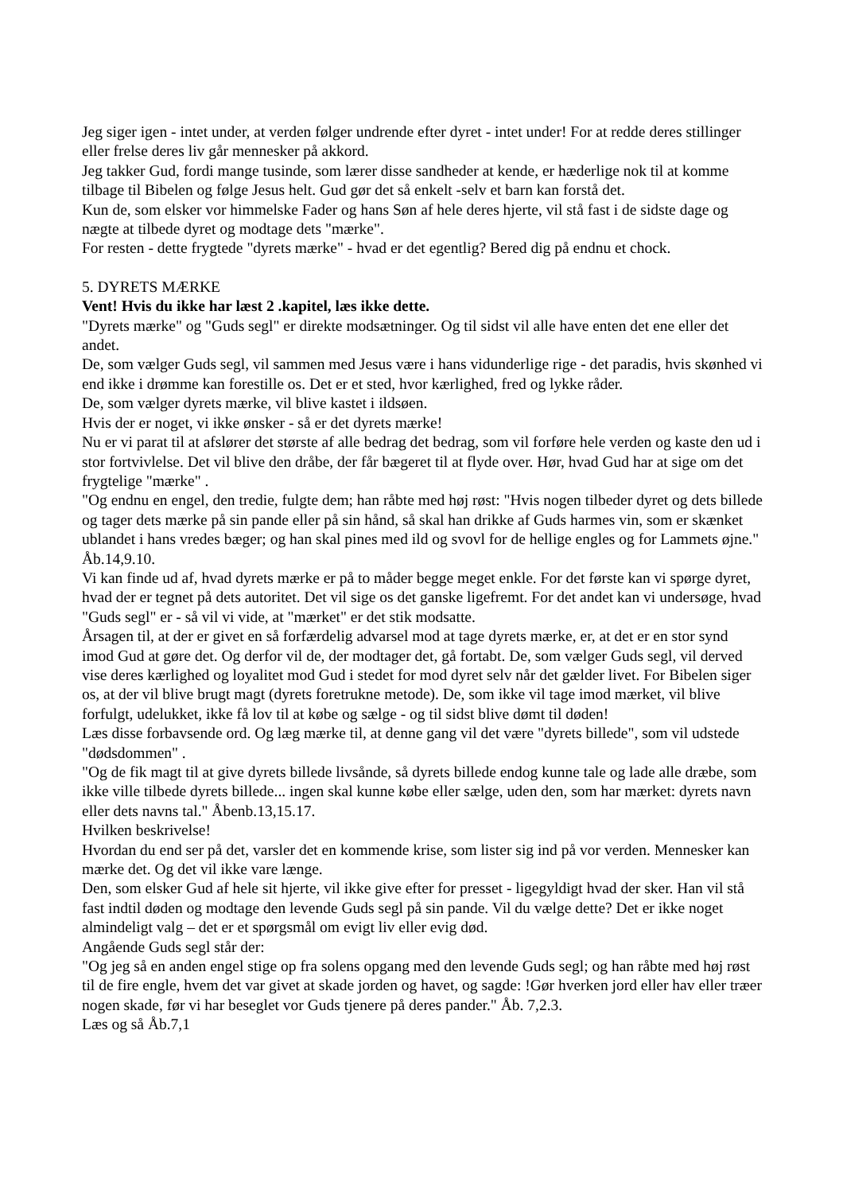Jeg siger igen - intet under, at verden følger undrende efter dyret - intet under! For at redde deres stillinger eller frelse deres liv går mennesker på akkord.
Jeg takker Gud, fordi mange tusinde, som lærer disse sandheder at kende, er hæderlige nok til at komme tilbage til Bibelen og følge Jesus helt. Gud gør det så enkelt -selv et barn kan forstå det.
Kun de, som elsker vor himmelske Fader og hans Søn af hele deres hjerte, vil stå fast i de sidste dage og nægte at tilbede dyret og modtage dets "mærke".
For resten - dette frygtede "dyrets mærke" - hvad er det egentlig? Bered dig på endnu et chock.
5. DYRETS MÆRKE
Vent! Hvis du ikke har læst 2 .kapitel, læs ikke dette.
"Dyrets mærke" og "Guds segl" er direkte modsætninger. Og til sidst vil alle have enten det ene eller det andet.
De, som vælger Guds segl, vil sammen med Jesus være i hans vidunderlige rige - det paradis, hvis skønhed vi end ikke i drømme kan forestille os. Det er et sted, hvor kærlighed, fred og lykke råder.
De, som vælger dyrets mærke, vil blive kastet i ildsøen.
Hvis der er noget, vi ikke ønsker - så er det dyrets mærke!
Nu er vi parat til at afslører det største af alle bedrag det bedrag, som vil forføre hele verden og kaste den ud i stor fortvivlelse. Det vil blive den dråbe, der får bægeret til at flyde over. Hør, hvad Gud har at sige om det frygtelige "mærke" .
"Og endnu en engel, den tredie, fulgte dem; han råbte med høj røst: "Hvis nogen tilbeder dyret og dets billede og tager dets mærke på sin pande eller på sin hånd, så skal han drikke af Guds harmes vin, som er skænket ublandet i hans vredes bæger; og han skal pines med ild og svovl for de hellige engles og for Lammets øjne." Åb.14,9.10.
Vi kan finde ud af, hvad dyrets mærke er på to måder begge meget enkle. For det første kan vi spørge dyret, hvad der er tegnet på dets autoritet. Det vil sige os det ganske ligefremt. For det andet kan vi undersøge, hvad "Guds segl" er - så vil vi vide, at "mærket" er det stik modsatte.
Årsagen til, at der er givet en så forfærdelig advarsel mod at tage dyrets mærke, er, at det er en stor synd imod Gud at gøre det. Og derfor vil de, der modtager det, gå fortabt. De, som vælger Guds segl, vil derved vise deres kærlighed og loyalitet mod Gud i stedet for mod dyret selv når det gælder livet. For Bibelen siger os, at der vil blive brugt magt (dyrets foretrukne metode). De, som ikke vil tage imod mærket, vil blive forfulgt, udelukket, ikke få lov til at købe og sælge - og til sidst blive dømt til døden!
Læs disse forbavsende ord. Og læg mærke til, at denne gang vil det være "dyrets billede", som vil udstede "dødsdommen" .
"Og de fik magt til at give dyrets billede livsånde, så dyrets billede endog kunne tale og lade alle dræbe, som ikke ville tilbede dyrets billede... ingen skal kunne købe eller sælge, uden den, som har mærket: dyrets navn eller dets navns tal." Åbenb.13,15.17.
Hvilken beskrivelse!
Hvordan du end ser på det, varsler det en kommende krise, som lister sig ind på vor verden. Mennesker kan mærke det. Og det vil ikke vare længe.
Den, som elsker Gud af hele sit hjerte, vil ikke give efter for presset - ligegyldigt hvad der sker. Han vil stå fast indtil døden og modtage den levende Guds segl på sin pande. Vil du vælge dette? Det er ikke noget almindeligt valg – det er et spørgsmål om evigt liv eller evig død.
Angående Guds segl står der:
"Og jeg så en anden engel stige op fra solens opgang med den levende Guds segl; og han råbte med høj røst til de fire engle, hvem det var givet at skade jorden og havet, og sagde: !Gør hverken jord eller hav eller træer nogen skade, før vi har beseglet vor Guds tjenere på deres pander." Åb. 7,2.3.
Læs og så Åb.7,1